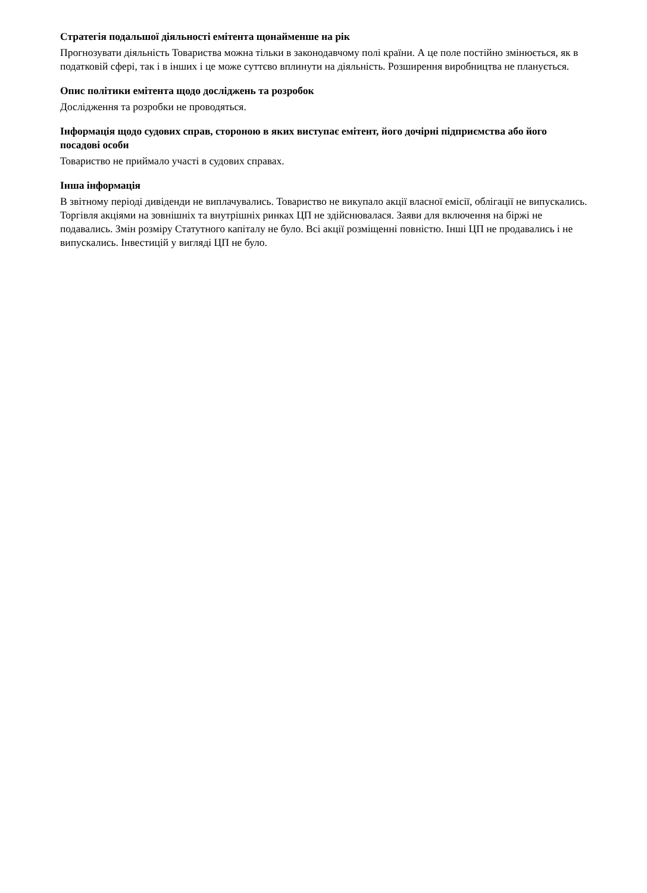Стратегія подальшої діяльності емітента щонайменше на рік
Прогнозувати діяльність Товариства можна тільки в законодавчому полі країни. А це поле постійно змінюється, як в податковій сфері, так і в інших і це може суттєво вплинути на діяльність. Розширення виробництва не планується.
Опис політики емітента щодо досліджень та розробок
Дослідження та розробки не проводяться.
Інформація щодо судових справ, стороною в яких виступає емітент, його дочірні підприємства або його посадові особи
Товариство не приймало участі в судових справах.
Інша інформація
В звітному періоді дивіденди не виплачувались. Товариство не викупало акції власної емісії, облігації не випускались. Торгівля акціями на зовнішніх та внутрішніх ринках ЦП не здійснювалася. Заяви для включення на біржі не подавались. Змін розміру Статутного капіталу не було. Всі акції розміщенні повністю. Інші ЦП не продавались і не випускались. Інвестицій у вигляді ЦП не було.